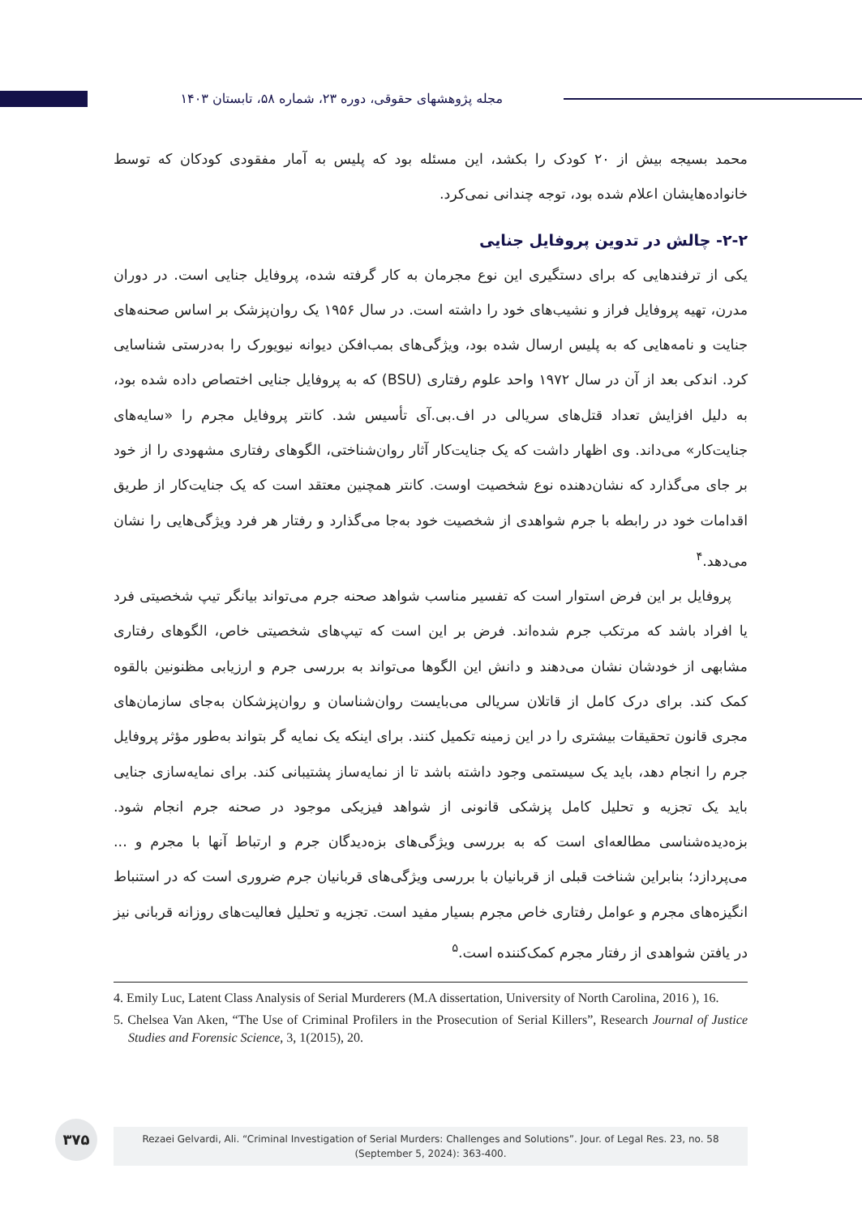مجله پژوهشهای حقوقی، دوره ۲۳، شماره ۵۸، تابستان ۱۴۰۳
محمد بسیجه بیش از ۲۰ کودک را بکشد، این مسئله بود که پلیس به آمار مفقودی کودکان که توسط خانواده‌هایشان اعلام شده بود، توجه چندانی نمی‌کرد.
۲-۲- چالش در تدوین پروفایل جنایی
یکی از ترفندهایی که برای دستگیری این نوع مجرمان به کار گرفته شده، پروفایل جنایی است. در دوران مدرن، تهیه پروفایل فراز و نشیب‌های خود را داشته است. در سال ۱۹۵۶ یک روان‌پزشک بر اساس صحنه‌های جنایت و نامه‌هایی که به پلیس ارسال شده بود، ویژگی‌های بمب‌افکن دیوانه نیویورک را به‌درستی شناسایی کرد. اندکی بعد از آن در سال ۱۹۷۲ واحد علوم رفتاری (BSU) که به پروفایل جنایی اختصاص داده شده بود، به دلیل افزایش تعداد قتل‌های سریالی در اف.بی.آی تأسیس شد. کانتر پروفایل مجرم را «سایه‌های جنایت‌کار» می‌داند. وی اظهار داشت که یک جنایت‌کار آثار روان‌شناختی، الگوهای رفتاری مشهودی را از خود بر جای می‌گذارد که نشان‌دهنده نوع شخصیت اوست. کانتر همچنین معتقد است که یک جنایت‌کار از طریق اقدامات خود در رابطه با جرم شواهدی از شخصیت خود به‌جا می‌گذارد و رفتار هر فرد ویژگی‌هایی را نشان می‌دهد.<sup>۴</sup>
پروفایل بر این فرض استوار است که تفسیر مناسب شواهد صحنه جرم می‌تواند بیانگر تیپ شخصیتی فرد یا افراد باشد که مرتکب جرم شده‌اند. فرض بر این است که تیپ‌های شخصیتی خاص، الگوهای رفتاری مشابهی از خودشان نشان می‌دهند و دانش این الگوها می‌تواند به بررسی جرم و ارزیابی مظنونین بالقوه کمک کند. برای درک کامل از قاتلان سریالی می‌بایست روان‌شناسان و روان‌پزشکان به‌جای سازمان‌های مجری قانون تحقیقات بیشتری را در این زمینه تکمیل کنند. برای اینکه یک نمایه گر بتواند به‌طور مؤثر پروفایل جرم را انجام دهد، باید یک سیستمی وجود داشته باشد تا از نمایه‌ساز پشتیبانی کند. برای نمایه‌سازی جنایی باید یک تجزیه و تحلیل کامل پزشکی قانونی از شواهد فیزیکی موجود در صحنه جرم انجام شود. بزه‌دیده‌شناسی مطالعه‌ای است که به بررسی ویژگی‌های بزه‌دیدگان جرم و ارتباط آنها با مجرم و ... می‌پردازد؛ بنابراین شناخت قبلی از قربانیان با بررسی ویژگی‌های قربانیان جرم ضروری است که در استنباط انگیزه‌های مجرم و عوامل رفتاری خاص مجرم بسیار مفید است. تجزیه و تحلیل فعالیت‌های روزانه قربانی نیز در یافتن شواهدی از رفتار مجرم کمک‌کننده است.<sup>۵</sup>
4. Emily Luc, Latent Class Analysis of Serial Murderers (M.A dissertation, University of North Carolina, 2016 ), 16.
5. Chelsea Van Aken, “The Use of Criminal Profilers in the Prosecution of Serial Killers”, Research Journal of Justice Studies and Forensic Science, 3, 1(2015), 20.
۳۷۵
Rezaei Gelvardi, Ali. “Criminal Investigation of Serial Murders: Challenges and Solutions”. Jour. of Legal Res. 23, no. 58
(September 5, 2024): 363-400.